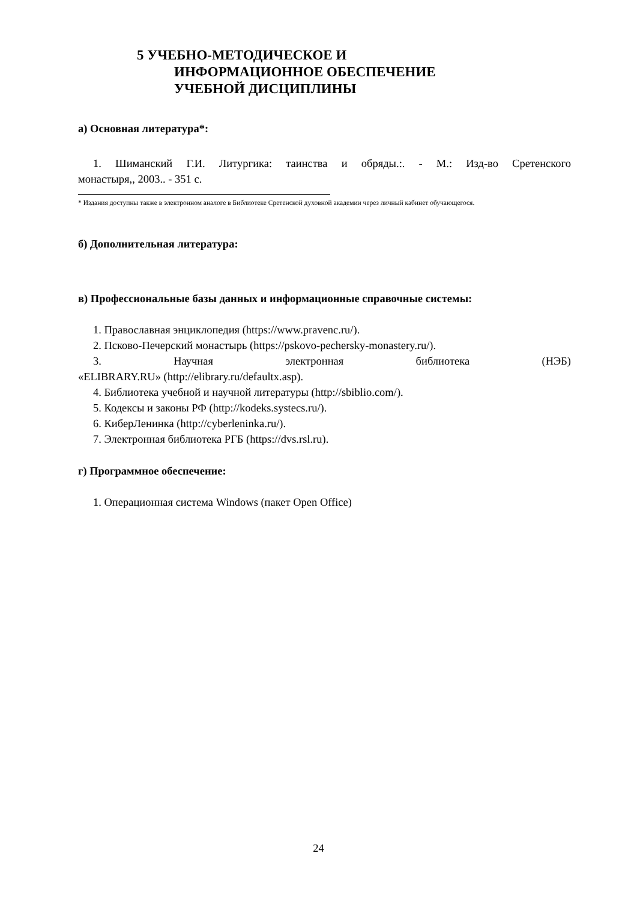5 УЧЕБНО-МЕТОДИЧЕСКОЕ И
ИНФОРМАЦИОННОЕ ОБЕСПЕЧЕНИЕ
УЧЕБНОЙ ДИСЦИПЛИНЫ
а) Основная литература*:
1. Шиманский Г.И. Литургика: таинства и обряды.:. - М.: Изд-во Сретенского
монастыря,, 2003.. - 351 с.
* Издания доступны также в электронном аналоге в Библиотеке Сретенской духовной академии через личный кабинет обучающегося.
б) Дополнительная литература:
в) Профессиональные базы данных и информационные справочные системы:
1. Православная энциклопедия (https://www.pravenc.ru/).
2. Псково-Печерский монастырь (https://pskovo-pechersky-monastery.ru/).
3. Научная электронная библиотека (НЭБ)
«ELIBRARY.RU» (http://elibrary.ru/defaultx.asp).
4. Библиотека учебной и научной литературы (http://sbiblio.com/).
5. Кодексы и законы РФ (http://kodeks.systecs.ru/).
6. КиберЛенинка (http://cyberleninka.ru/).
7. Электронная библиотека РГБ (https://dvs.rsl.ru).
г) Программное обеспечение:
1. Операционная система Windows (пакет Open Office)
24